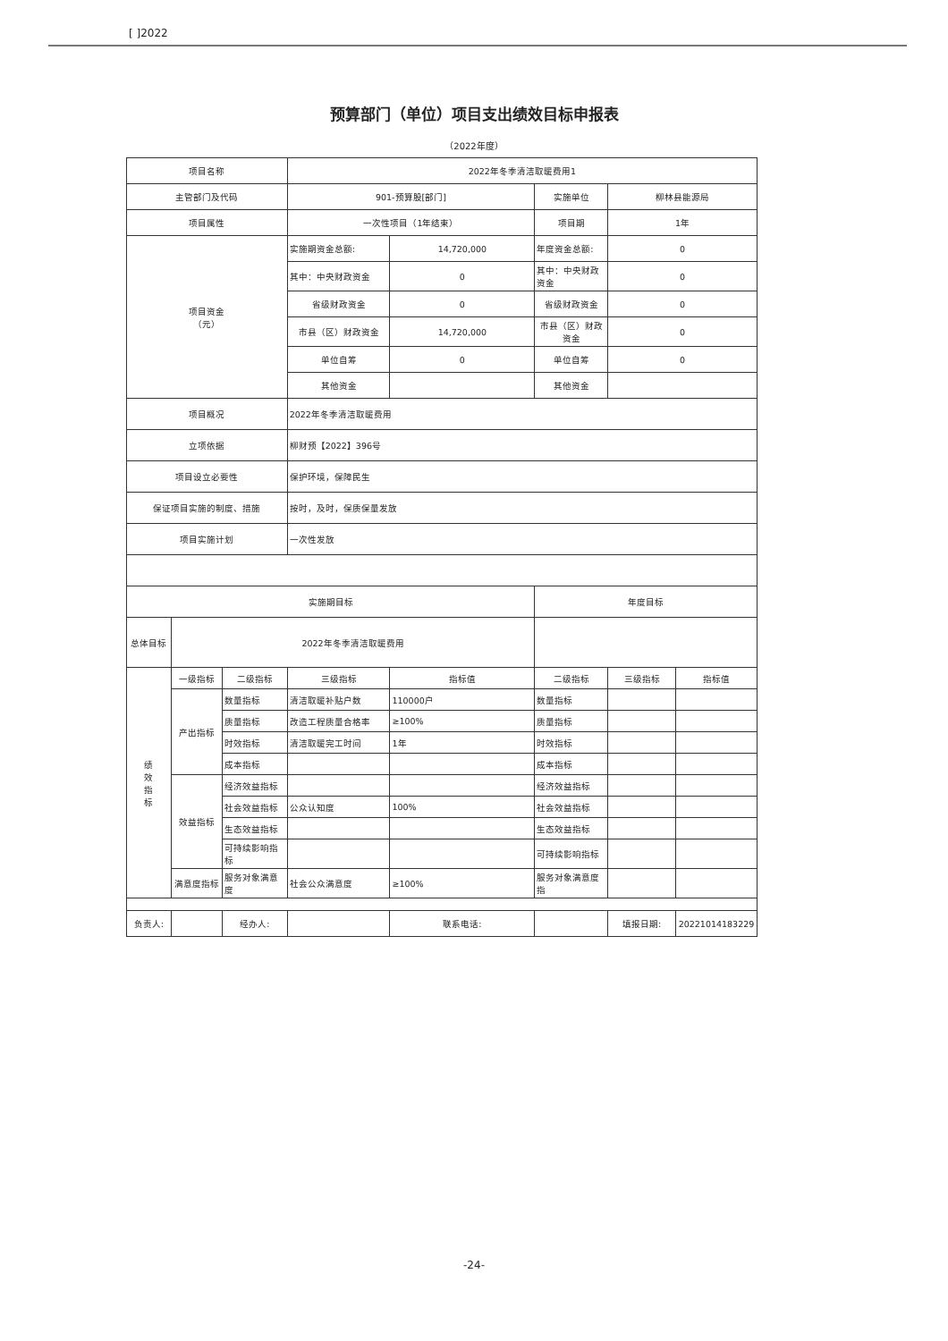[ ]2022
预算部门（单位）项目支出绩效目标申报表
（2022年度）
| 项目名称 | | | 2022年冬季清洁取暖费用1 | | | | |
| 主管部门及代码 | | | 901-预算股[部门] | | 实施单位 | 柳林县能源局 | |
| 项目属性 | | | 一次性项目（1年结束） | | 项目期 | 1年 | |
| 项目资金 （元） | | | 实施期资金总额: | 14,720,000 | 年度资金总额: | 0 | |
| | | | 其中：中央财政资金 | 0 | 其中：中央财政资金 | 0 | |
| | | | 省级财政资金 | 0 | 省级财政资金 | 0 | |
| | | | 市县（区）财政资金 | 14,720,000 | 市县（区）财政资金 | 0 | |
| | | | 单位自筹 | 0 | 单位自筹 | 0 | |
| | | | 其他资金 | | 其他资金 | | |
| 项目概况 | | | 2022年冬季清洁取暖费用 | | | | |
| 立项依据 | | | 柳财预【2022】396号 | | | | |
| 项目设立必要性 | | | 保护环境，保障民生 | | | | |
| 保证项目实施的制度、措施 | | | 按时，及时，保质保量发放 | | | | |
| 项目实施计划 | | | 一次性发放 | | | | |
| 实施期目标 | | | | | 年度目标 | | |
| 总体目标 | 2022年冬季清洁取暖费用 | | | | | | |
| 绩 效 指 标 | 一级指标 | 二级指标 | 三级指标 | 指标值 | 二级指标 | 三级指标 | 指标值 |
| | 产出指标 | 数量指标 | 清洁取暖补贴户数 | 110000户 | 数量指标 | | |
| | | 质量指标 | 改造工程质量合格率 | ≥100% | 质量指标 | | |
| | | 时效指标 | 清洁取暖完工时间 | 1年 | 时效指标 | | |
| | | 成本指标 | | | 成本指标 | | |
| | 效益指标 | 经济效益指标 | | | 经济效益指标 | | |
| | | 社会效益指标 | 公众认知度 | 100% | 社会效益指标 | | |
| | | 生态效益指标 | | | 生态效益指标 | | |
| | | 可持续影响指标 | | | 可持续影响指标 | | |
| | 满意度指标 | 服务对象满意度 | 社会公众满意度 | ≥100% | 服务对象满意度指 | | |
| 负责人: | | 经办人: | | 联系电话: | | 填报日期: | 20221014183229 |
-24-